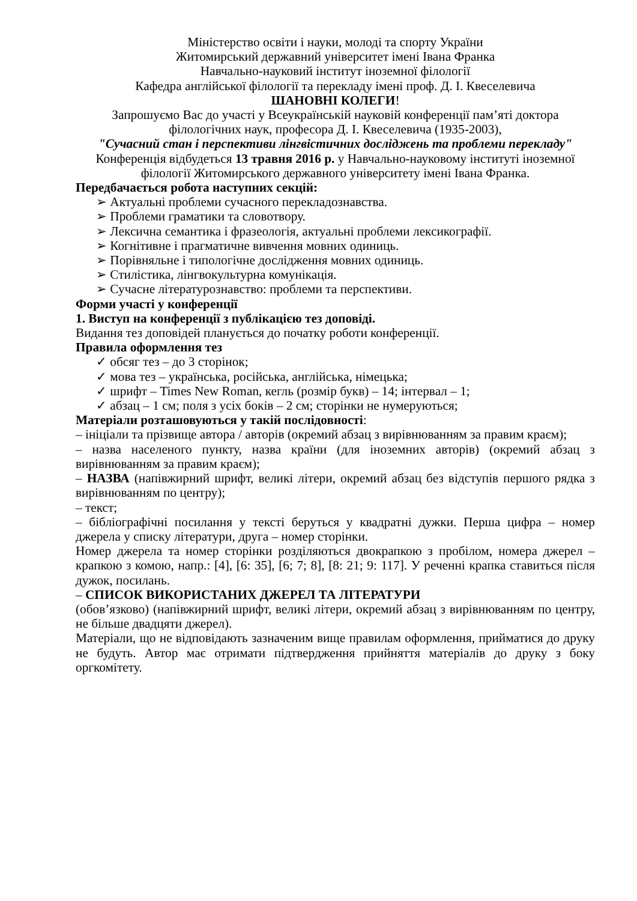Міністерство освіти і науки, молоді та спорту України
Житомирський державний університет імені Івана Франка
Навчально-науковий інститут іноземної філології
Кафедра англійської філології та перекладу імені проф. Д. І. Квеселевича
ШАНОВНІ КОЛЕГИ!
Запрошуємо Вас до участі у Всеукраїнській науковій конференції пам’яті доктора філологічних наук, професора Д. І. Квеселевича (1935-2003),
"Сучасний стан і перспективи лінгвістичних досліджень та проблеми перекладу"
Конференція відбудеться 13 травня 2016 р. у Навчально-науковому інституті іноземної філології Житомирського державного університету імені Івана Франка.
Передбачається робота наступних секцій:
➢ Актуальні проблеми сучасного перекладознавства.
➢ Проблеми граматики та словотвору.
➢ Лексична семантика і фразеологія, актуальні проблеми лексикографії.
➢ Когнітивне і прагматичне вивчення мовних одиниць.
➢ Порівняльне і типологічне дослідження мовних одиниць.
➢ Стилістика, лінгвокультурна комунікація.
➢ Сучасне літературознавство: проблеми та перспективи.
Форми участі у конференції
1. Виступ на конференції з публікацією тез доповіді.
Видання тез доповідей планується до початку роботи конференції.
Правила оформлення тез
✓ обсяг тез – до 3 сторінок;
✓ мова тез – українська, російська, англійська, німецька;
✓ шрифт – Times New Roman, кегль (розмір букв) – 14; інтервал – 1;
✓ абзац – 1 см; поля з усіх боків – 2 см; сторінки не нумеруються;
Матеріали розташовуються у такій послідовності:
– ініціали та прізвище автора / авторів (окремий абзац з вирівнюванням за правим краєм);
– назва населеного пункту, назва країни (для іноземних авторів) (окремий абзац з вирівнюванням за правим краєм);
– НАЗВА (напівжирний шрифт, великі літери, окремий абзац без відступів першого рядка з вирівнюванням по центру);
– текст;
– бібліографічні посилання у тексті беруться у квадратні дужки. Перша цифра – номер джерела у списку літератури, друга – номер сторінки.
Номер джерела та номер сторінки розділяються двокрапкою з пробілом, номера джерел – крапкою з комою, напр.: [4], [6: 35], [6; 7; 8], [8: 21; 9: 117]. У реченні крапка ставиться після дужок, посилань.
– СПИСОК ВИКОРИСТАНИХ ДЖЕРЕЛ ТА ЛІТЕРАТУРИ
(обов’язково) (напівжирний шрифт, великі літери, окремий абзац з вирівнюванням по центру, не більше двадцяти джерел).
Матеріали, що не відповідають зазначеним вище правилам оформлення, прийматися до друку не будуть. Автор має отримати підтвердження прийняття матеріалів до друку з боку оргкомітету.